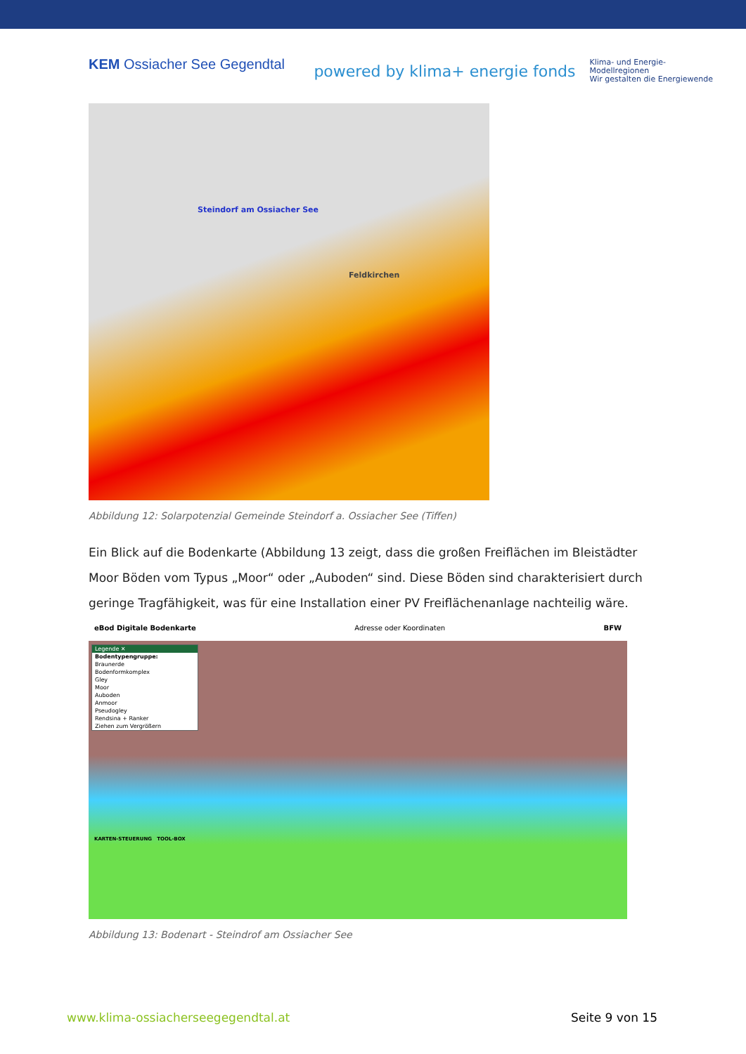KEM Ossiacher See Gegendtal
powered by klima+ energie fonds Klima- und Energie-
Modellregionen
Wir gestalten die Energiewende
Steindorf am Ossiacher See
Feldkirchen
Abbildung 12: Solarpotenzial Gemeinde Steindorf a. Ossiacher See (Tiffen)
Ein Blick auf die Bodenkarte (Abbildung 13 zeigt, dass die großen Freiflächen im Bleistädter Moor Böden vom Typus „Moor“ oder „Auboden“ sind. Diese Böden sind charakterisiert durch geringe Tragfähigkeit, was für eine Installation einer PV Freiflächenanlage nachteilig wäre.
eBod Digitale Bodenkarte Adresse oder Koordinaten BFW
Legende ✕
Bodentypengruppe:
Braunerde
Bodenformkomplex
Gley
Moor
Auboden
Anmoor
Pseudogley
Rendsina + Ranker
Ziehen zum Vergrößern
KARTEN-STEUERUNG TOOL-BOX
Abbildung 13: Bodenart - Steindrof am Ossiacher See
www.klima-ossiacherseegegendtal.at Seite 9 von 15